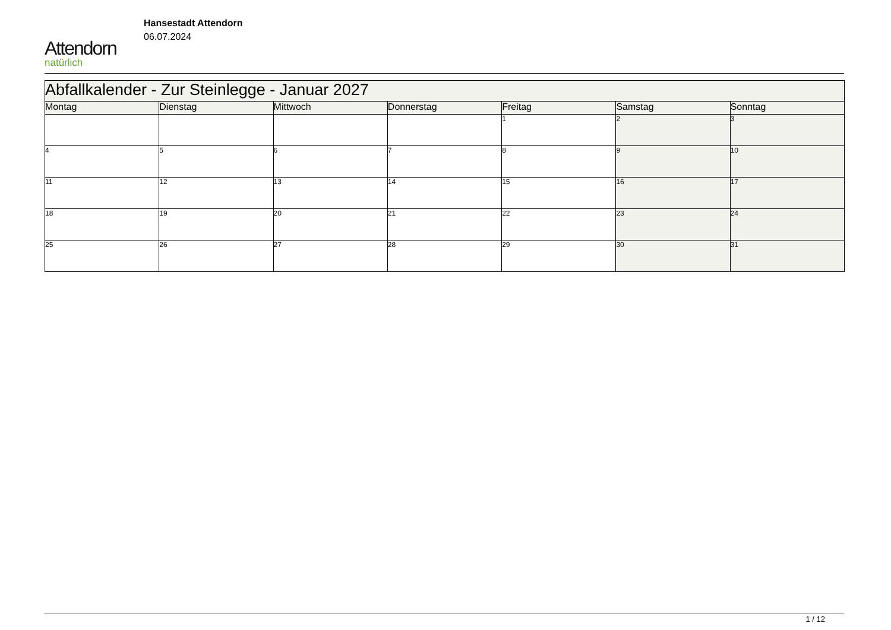Attendorn
natürlich
Hansestadt Attendorn
06.07.2024
| Abfallkalender - Zur Steinlegge - Januar 2027 | | | | | | |
| --- | --- | --- | --- | --- | --- | --- |
| Montag | Dienstag | Mittwoch | Donnerstag | Freitag | Samstag | Sonntag |
| | | | | 1 | 2 | 3 |
| 4 | 5 | 6 | 7 | 8 | 9 | 10 |
| 11 | 12 | 13 | 14 | 15 | 16 | 17 |
| 18 | 19 | 20 | 21 | 22 | 23 | 24 |
| 25 | 26 | 27 | 28 | 29 | 30 | 31 |
1 / 12